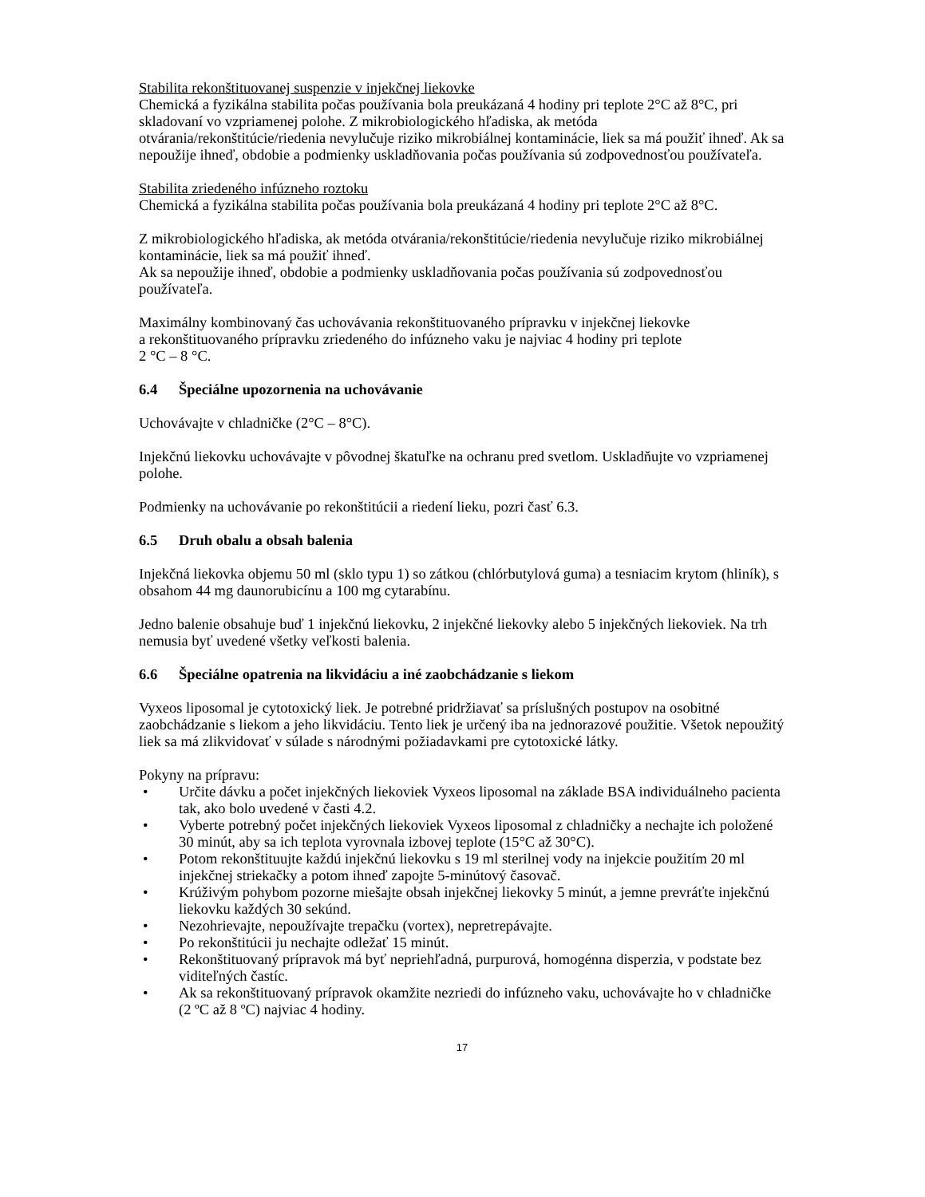Stabilita rekonštituovanej suspenzie v injekčnej liekovke
Chemická a fyzikálna stabilita počas používania bola preukázaná 4 hodiny pri teplote 2°C až 8°C, pri skladovaní vo vzpriamenej polohe. Z mikrobiologického hľadiska, ak metóda otvárania/rekonštitúcie/riedenia nevylučuje riziko mikrobiálnej kontaminácie, liek sa má použiť ihneď. Ak sa nepoužije ihneď, obdobie a podmienky uskladňovania počas používania sú zodpovednosťou používateľa.
Stabilita zriedeného infúzneho roztoku
Chemická a fyzikálna stabilita počas používania bola preukázaná 4 hodiny pri teplote 2°C až 8°C.
Z mikrobiologického hľadiska, ak metóda otvárania/rekonštitúcie/riedenia nevylučuje riziko mikrobiálnej kontaminácie, liek sa má použiť ihneď.
Ak sa nepoužije ihneď, obdobie a podmienky uskladňovania počas používania sú zodpovednosťou používateľa.
Maximálny kombinovaný čas uchovávania rekonštituovaného prípravku v injekčnej liekovke
a rekonštituovaného prípravku zriedeného do infúzneho vaku je najviac 4 hodiny pri teplote
2 °C – 8 °C.
6.4 Špeciálne upozornenia na uchovávanie
Uchovávajte v chladničke (2°C – 8°C).
Injekčnú liekovku uchovávajte v pôvodnej škatuľke na ochranu pred svetlom. Uskladňujte vo vzpriamenej polohe.
Podmienky na uchovávanie po rekonštitúcii a riedení lieku, pozri časť 6.3.
6.5 Druh obalu a obsah balenia
Injekčná liekovka objemu 50 ml (sklo typu 1) so zátkou (chlórbutylová guma) a tesniacim krytom (hliník), s obsahom 44 mg daunorubicínu a 100 mg cytarabínu.
Jedno balenie obsahuje buď 1 injekčnú liekovku, 2 injekčné liekovky alebo 5 injekčných liekoviek. Na trh nemusia byť uvedené všetky veľkosti balenia.
6.6 Špeciálne opatrenia na likvidáciu a iné zaobchádzanie s liekom
Vyxeos liposomal je cytotoxický liek. Je potrebné pridržiavať sa príslušných postupov na osobitné zaobchádzanie s liekom a jeho likvidáciu. Tento liek je určený iba na jednorazové použitie. Všetok nepoužitý liek sa má zlikvidovať v súlade s národnými požiadavkami pre cytotoxické látky.
Pokyny na prípravu:
• Určite dávku a počet injekčných liekoviek Vyxeos liposomal na základe BSA individuálneho pacienta tak, ako bolo uvedené v časti 4.2.
• Vyberte potrebný počet injekčných liekoviek Vyxeos liposomal z chladničky a nechajte ich položené 30 minút, aby sa ich teplota vyrovnala izbovej teplote (15°C až 30°C).
• Potom rekonštituujte každú injekčnú liekovku s 19 ml sterilnej vody na injekcie použitím 20 ml injekčnej striekačky a potom ihneď zapojte 5-minútový časovač.
• Krúživým pohybom pozorne miešajte obsah injekčnej liekovky 5 minút, a jemne prevráťte injekčnú liekovku každých 30 sekúnd.
• Nezohrievajte, nepoužívajte trepačku (vortex), nepretrepávajte.
• Po rekonštitúcii ju nechajte odležať 15 minút.
• Rekonštituovaný prípravok má byť nepriehľadná, purpurová, homogénna disperzia, v podstate bez viditeľných častíc.
• Ak sa rekonštituovaný prípravok okamžite nezriedi do infúzneho vaku, uchovávajte ho v chladničke (2 ºC až 8 ºC) najviac 4 hodiny.
17